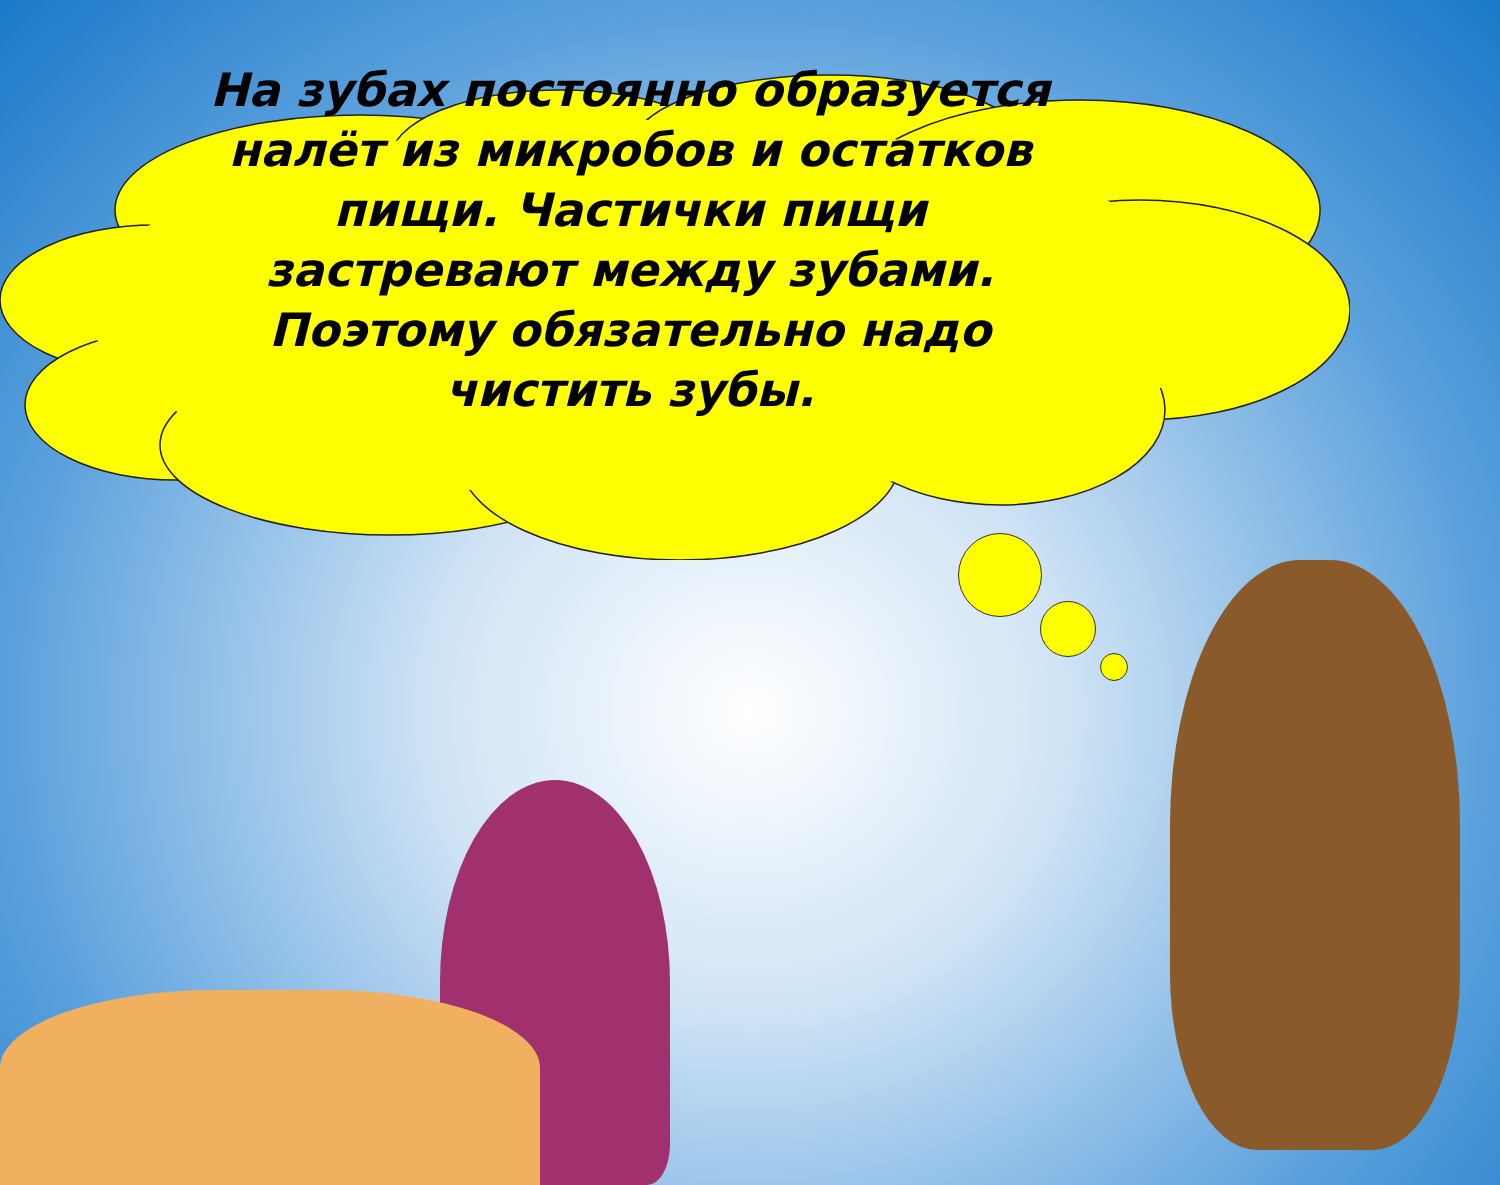На зубах постоянно образуется налёт из микробов и остатков пищи. Частички пищи застревают между зубами. Поэтому обязательно надо чистить зубы.